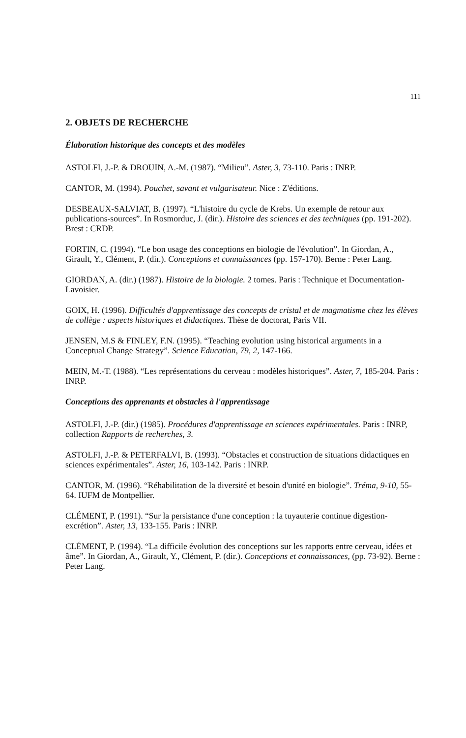111
2. OBJETS DE RECHERCHE
Élaboration historique des concepts et des modèles
ASTOLFI, J.-P. & DROUIN, A.-M. (1987). “Milieu”. Aster, 3, 73-110. Paris : INRP.
CANTOR, M. (1994). Pouchet, savant et vulgarisateur. Nice : Z'éditions.
DESBEAUX-SALVIAT, B. (1997). “L'histoire du cycle de Krebs. Un exemple de retour aux publications-sources”. In Rosmorduc, J. (dir.). Histoire des sciences et des techniques (pp. 191-202). Brest : CRDP.
FORTIN, C. (1994). “Le bon usage des conceptions en biologie de l'évolution”. In Giordan, A., Girault, Y., Clément, P. (dir.). Conceptions et connaissances (pp. 157-170). Berne : Peter Lang.
GIORDAN, A. (dir.) (1987). Histoire de la biologie. 2 tomes. Paris : Technique et Documentation-Lavoisier.
GOIX, H. (1996). Difficultés d'apprentissage des concepts de cristal et de magmatisme chez les élèves de collège : aspects historiques et didactiques. Thèse de doctorat, Paris VII.
JENSEN, M.S & FINLEY, F.N. (1995). “Teaching evolution using historical arguments in a Conceptual Change Strategy”. Science Education, 79, 2, 147-166.
MEIN, M.-T. (1988). “Les représentations du cerveau : modèles historiques”. Aster, 7, 185-204. Paris : INRP.
Conceptions des apprenants et obstacles à l'apprentissage
ASTOLFI, J.-P. (dir.) (1985). Procédures d'apprentissage en sciences expérimentales. Paris : INRP, collection Rapports de recherches, 3.
ASTOLFI, J.-P. & PETERFALVI, B. (1993). “Obstacles et construction de situations didactiques en sciences expérimentales”. Aster, 16, 103-142. Paris : INRP.
CANTOR, M. (1996). “Réhabilitation de la diversité et besoin d'unité en biologie”. Tréma, 9-10, 55-64. IUFM de Montpellier.
CLÉMENT, P. (1991). “Sur la persistance d'une conception : la tuyauterie continue digestion-excrétion”. Aster, 13, 133-155. Paris : INRP.
CLÉMENT, P. (1994). “La difficile évolution des conceptions sur les rapports entre cerveau, idées et âme”. In Giordan, A., Girault, Y., Clément, P. (dir.). Conceptions et connaissances, (pp. 73-92). Berne : Peter Lang.